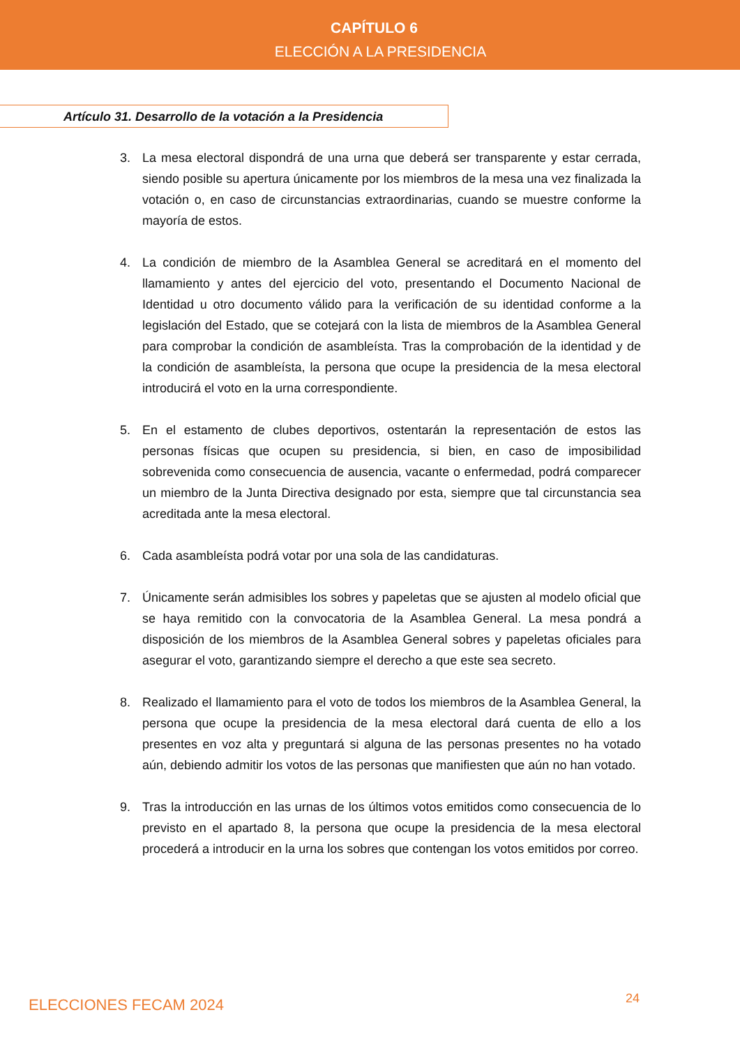CAPÍTULO 6
ELECCIÓN A LA PRESIDENCIA
Artículo 31. Desarrollo de la votación a la Presidencia
3. La mesa electoral dispondrá de una urna que deberá ser transparente y estar cerrada, siendo posible su apertura únicamente por los miembros de la mesa una vez finalizada la votación o, en caso de circunstancias extraordinarias, cuando se muestre conforme la mayoría de estos.
4. La condición de miembro de la Asamblea General se acreditará en el momento del llamamiento y antes del ejercicio del voto, presentando el Documento Nacional de Identidad u otro documento válido para la verificación de su identidad conforme a la legislación del Estado, que se cotejará con la lista de miembros de la Asamblea General para comprobar la condición de asambleísta. Tras la comprobación de la identidad y de la condición de asambleísta, la persona que ocupe la presidencia de la mesa electoral introducirá el voto en la urna correspondiente.
5. En el estamento de clubes deportivos, ostentarán la representación de estos las personas físicas que ocupen su presidencia, si bien, en caso de imposibilidad sobrevenida como consecuencia de ausencia, vacante o enfermedad, podrá comparecer un miembro de la Junta Directiva designado por esta, siempre que tal circunstancia sea acreditada ante la mesa electoral.
6. Cada asambleísta podrá votar por una sola de las candidaturas.
7. Únicamente serán admisibles los sobres y papeletas que se ajusten al modelo oficial que se haya remitido con la convocatoria de la Asamblea General. La mesa pondrá a disposición de los miembros de la Asamblea General sobres y papeletas oficiales para asegurar el voto, garantizando siempre el derecho a que este sea secreto.
8. Realizado el llamamiento para el voto de todos los miembros de la Asamblea General, la persona que ocupe la presidencia de la mesa electoral dará cuenta de ello a los presentes en voz alta y preguntará si alguna de las personas presentes no ha votado aún, debiendo admitir los votos de las personas que manifiesten que aún no han votado.
9. Tras la introducción en las urnas de los últimos votos emitidos como consecuencia de lo previsto en el apartado 8, la persona que ocupe la presidencia de la mesa electoral procederá a introducir en la urna los sobres que contengan los votos emitidos por correo.
ELECCIONES FECAM 2024 24